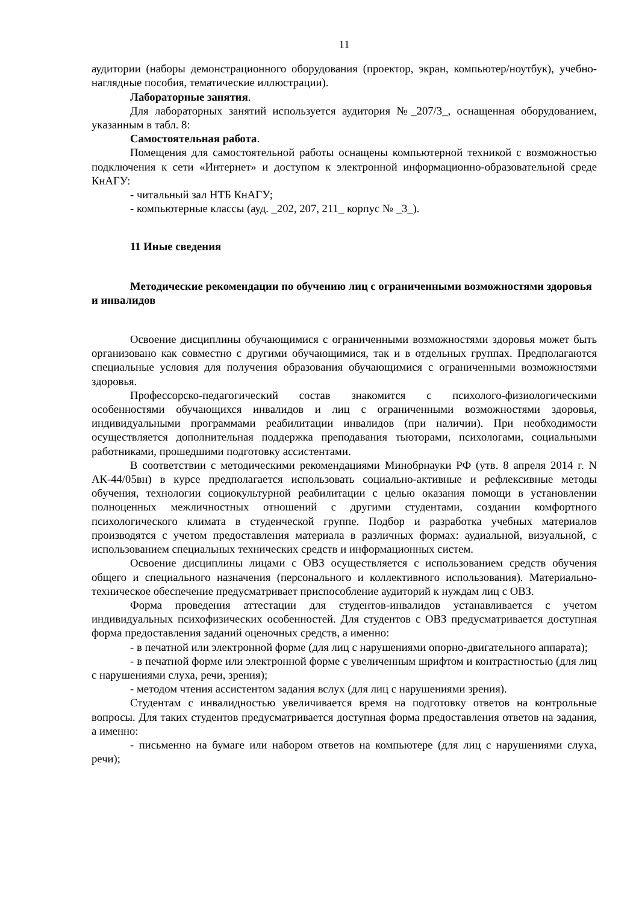11
аудитории (наборы демонстрационного оборудования (проектор, экран, компьютер/ноутбук), учебно-наглядные пособия, тематические иллюстрации).
Лабораторные занятия.
Для лабораторных занятий используется аудитория №_207/3_, оснащенная оборудованием, указанным в табл. 8:
Самостоятельная работа.
Помещения для самостоятельной работы оснащены компьютерной техникой с возможностью подключения к сети «Интернет» и доступом к электронной информационно-образовательной среде КнАГУ:
- читальный зал НТБ КнАГУ;
- компьютерные классы (ауд. _202, 207, 211_ корпус № _3_).
11 Иные сведения
Методические рекомендации по обучению лиц с ограниченными возможностями здоровья и инвалидов
Освоение дисциплины обучающимися с ограниченными возможностями здоровья может быть организовано как совместно с другими обучающимися, так и в отдельных группах. Предполагаются специальные условия для получения образования обучающимися с ограниченными возможностями здоровья.
Профессорско-педагогический состав знакомится с психолого-физиологическими особенностями обучающихся инвалидов и лиц с ограниченными возможностями здоровья, индивидуальными программами реабилитации инвалидов (при наличии). При необходимости осуществляется дополнительная поддержка преподавания тьюторами, психологами, социальными работниками, прошедшими подготовку ассистентами.
В соответствии с методическими рекомендациями Минобрнауки РФ (утв. 8 апреля 2014 г. N АК-44/05вн) в курсе предполагается использовать социально-активные и рефлексивные методы обучения, технологии социокультурной реабилитации с целью оказания помощи в установлении полноценных межличностных отношений с другими студентами, создании комфортного психологического климата в студенческой группе. Подбор и разработка учебных материалов производятся с учетом предоставления материала в различных формах: аудиальной, визуальной, с использованием специальных технических средств и информационных систем.
Освоение дисциплины лицами с ОВЗ осуществляется с использованием средств обучения общего и специального назначения (персонального и коллективного использования). Материально-техническое обеспечение предусматривает приспособление аудиторий к нуждам лиц с ОВЗ.
Форма проведения аттестации для студентов-инвалидов устанавливается с учетом индивидуальных психофизических особенностей. Для студентов с ОВЗ предусматривается доступная форма предоставления заданий оценочных средств, а именно:
- в печатной или электронной форме (для лиц с нарушениями опорно-двигательного аппарата);
- в печатной форме или электронной форме с увеличенным шрифтом и контрастностью (для лиц с нарушениями слуха, речи, зрения);
- методом чтения ассистентом задания вслух (для лиц с нарушениями зрения).
Студентам с инвалидностью увеличивается время на подготовку ответов на контрольные вопросы. Для таких студентов предусматривается доступная форма предоставления ответов на задания, а именно:
- письменно на бумаге или набором ответов на компьютере (для лиц с нарушениями слуха, речи);